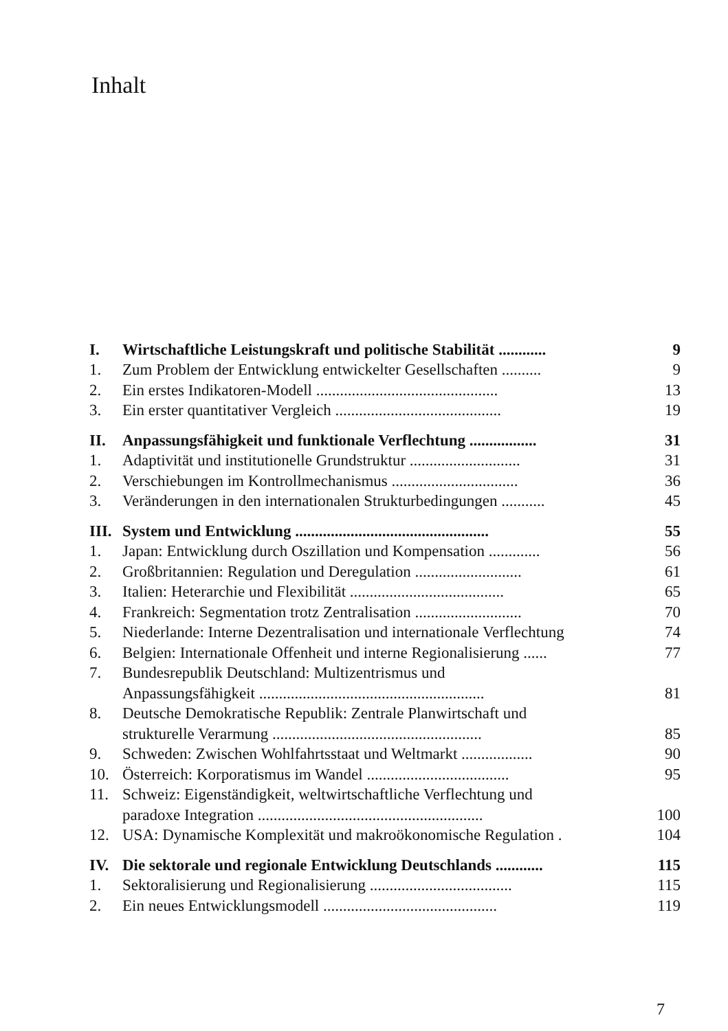Inhalt
| I. | Wirtschaftliche Leistungskraft und politische Stabilität ............ | 9 |
| 1. | Zum Problem der Entwicklung entwickelter Gesellschaften .......... | 9 |
| 2. | Ein erstes Indikatoren-Modell .............................................. | 13 |
| 3. | Ein erster quantitativer Vergleich .......................................... | 19 |
| II. | Anpassungsfähigkeit und funktionale Verflechtung ................. | 31 |
| 1. | Adaptivität und institutionelle Grundstruktur ............................ | 31 |
| 2. | Verschiebungen im Kontrollmechanismus ................................ | 36 |
| 3. | Veränderungen in den internationalen Strukturbedingungen ........... | 45 |
| III. | System und Entwicklung ................................................. | 55 |
| 1. | Japan: Entwicklung durch Oszillation und Kompensation ............. | 56 |
| 2. | Großbritannien: Regulation und Deregulation ........................... | 61 |
| 3. | Italien: Heterarchie und Flexibilität ....................................... | 65 |
| 4. | Frankreich: Segmentation trotz Zentralisation ........................... | 70 |
| 5. | Niederlande: Interne Dezentralisation und internationale Verflechtung | 74 |
| 6. | Belgien: Internationale Offenheit und interne Regionalisierung ...... | 77 |
| 7. | Bundesrepublik Deutschland: Multizentrismus und | |
| | Anpassungsfähigkeit ......................................................... | 81 |
| 8. | Deutsche Demokratische Republik: Zentrale Planwirtschaft und | |
| | strukturelle Verarmung ..................................................... | 85 |
| 9. | Schweden: Zwischen Wohlfahrtsstaat und Weltmarkt .................. | 90 |
| 10. | Österreich: Korporatismus im Wandel .................................... | 95 |
| 11. | Schweiz: Eigenständigkeit, weltwirtschaftliche Verflechtung und | |
| | paradoxe Integration ......................................................... | 100 |
| 12. | USA: Dynamische Komplexität und makroökonomische Regulation . | 104 |
| IV. | Die sektorale und regionale Entwicklung Deutschlands ............ | 115 |
| 1. | Sektoralisierung und Regionalisierung .................................... | 115 |
| 2. | Ein neues Entwicklungsmodell ............................................ | 119 |
7